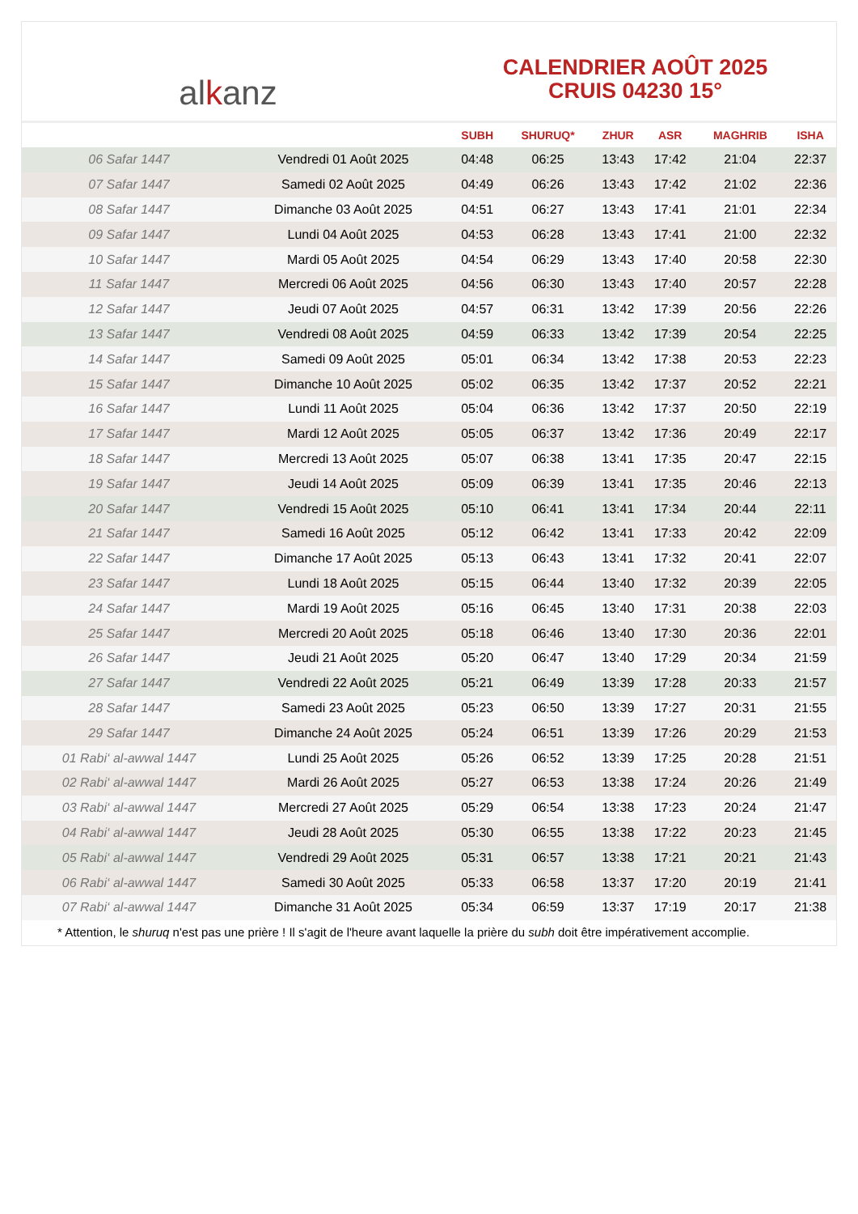al k anz
CALENDRIER AOÛT 2025
CRUIS 04230 15°
| | | SUBH | SHURUQ* | ZHUR | ASR | MAGHRIB | ISHA |
| --- | --- | --- | --- | --- | --- | --- | --- |
| 06 Safar 1447 | Vendredi 01 Août 2025 | 04:48 | 06:25 | 13:43 | 17:42 | 21:04 | 22:37 |
| 07 Safar 1447 | Samedi 02 Août 2025 | 04:49 | 06:26 | 13:43 | 17:42 | 21:02 | 22:36 |
| 08 Safar 1447 | Dimanche 03 Août 2025 | 04:51 | 06:27 | 13:43 | 17:41 | 21:01 | 22:34 |
| 09 Safar 1447 | Lundi 04 Août 2025 | 04:53 | 06:28 | 13:43 | 17:41 | 21:00 | 22:32 |
| 10 Safar 1447 | Mardi 05 Août 2025 | 04:54 | 06:29 | 13:43 | 17:40 | 20:58 | 22:30 |
| 11 Safar 1447 | Mercredi 06 Août 2025 | 04:56 | 06:30 | 13:43 | 17:40 | 20:57 | 22:28 |
| 12 Safar 1447 | Jeudi 07 Août 2025 | 04:57 | 06:31 | 13:42 | 17:39 | 20:56 | 22:26 |
| 13 Safar 1447 | Vendredi 08 Août 2025 | 04:59 | 06:33 | 13:42 | 17:39 | 20:54 | 22:25 |
| 14 Safar 1447 | Samedi 09 Août 2025 | 05:01 | 06:34 | 13:42 | 17:38 | 20:53 | 22:23 |
| 15 Safar 1447 | Dimanche 10 Août 2025 | 05:02 | 06:35 | 13:42 | 17:37 | 20:52 | 22:21 |
| 16 Safar 1447 | Lundi 11 Août 2025 | 05:04 | 06:36 | 13:42 | 17:37 | 20:50 | 22:19 |
| 17 Safar 1447 | Mardi 12 Août 2025 | 05:05 | 06:37 | 13:42 | 17:36 | 20:49 | 22:17 |
| 18 Safar 1447 | Mercredi 13 Août 2025 | 05:07 | 06:38 | 13:41 | 17:35 | 20:47 | 22:15 |
| 19 Safar 1447 | Jeudi 14 Août 2025 | 05:09 | 06:39 | 13:41 | 17:35 | 20:46 | 22:13 |
| 20 Safar 1447 | Vendredi 15 Août 2025 | 05:10 | 06:41 | 13:41 | 17:34 | 20:44 | 22:11 |
| 21 Safar 1447 | Samedi 16 Août 2025 | 05:12 | 06:42 | 13:41 | 17:33 | 20:42 | 22:09 |
| 22 Safar 1447 | Dimanche 17 Août 2025 | 05:13 | 06:43 | 13:41 | 17:32 | 20:41 | 22:07 |
| 23 Safar 1447 | Lundi 18 Août 2025 | 05:15 | 06:44 | 13:40 | 17:32 | 20:39 | 22:05 |
| 24 Safar 1447 | Mardi 19 Août 2025 | 05:16 | 06:45 | 13:40 | 17:31 | 20:38 | 22:03 |
| 25 Safar 1447 | Mercredi 20 Août 2025 | 05:18 | 06:46 | 13:40 | 17:30 | 20:36 | 22:01 |
| 26 Safar 1447 | Jeudi 21 Août 2025 | 05:20 | 06:47 | 13:40 | 17:29 | 20:34 | 21:59 |
| 27 Safar 1447 | Vendredi 22 Août 2025 | 05:21 | 06:49 | 13:39 | 17:28 | 20:33 | 21:57 |
| 28 Safar 1447 | Samedi 23 Août 2025 | 05:23 | 06:50 | 13:39 | 17:27 | 20:31 | 21:55 |
| 29 Safar 1447 | Dimanche 24 Août 2025 | 05:24 | 06:51 | 13:39 | 17:26 | 20:29 | 21:53 |
| 01 Rabi‘ al-awwal 1447 | Lundi 25 Août 2025 | 05:26 | 06:52 | 13:39 | 17:25 | 20:28 | 21:51 |
| 02 Rabi‘ al-awwal 1447 | Mardi 26 Août 2025 | 05:27 | 06:53 | 13:38 | 17:24 | 20:26 | 21:49 |
| 03 Rabi‘ al-awwal 1447 | Mercredi 27 Août 2025 | 05:29 | 06:54 | 13:38 | 17:23 | 20:24 | 21:47 |
| 04 Rabi‘ al-awwal 1447 | Jeudi 28 Août 2025 | 05:30 | 06:55 | 13:38 | 17:22 | 20:23 | 21:45 |
| 05 Rabi‘ al-awwal 1447 | Vendredi 29 Août 2025 | 05:31 | 06:57 | 13:38 | 17:21 | 20:21 | 21:43 |
| 06 Rabi‘ al-awwal 1447 | Samedi 30 Août 2025 | 05:33 | 06:58 | 13:37 | 17:20 | 20:19 | 21:41 |
| 07 Rabi‘ al-awwal 1447 | Dimanche 31 Août 2025 | 05:34 | 06:59 | 13:37 | 17:19 | 20:17 | 21:38 |
* Attention, le shuruq n'est pas une prière ! Il s'agit de l'heure avant laquelle la prière du subh doit être impérativement accomplie.